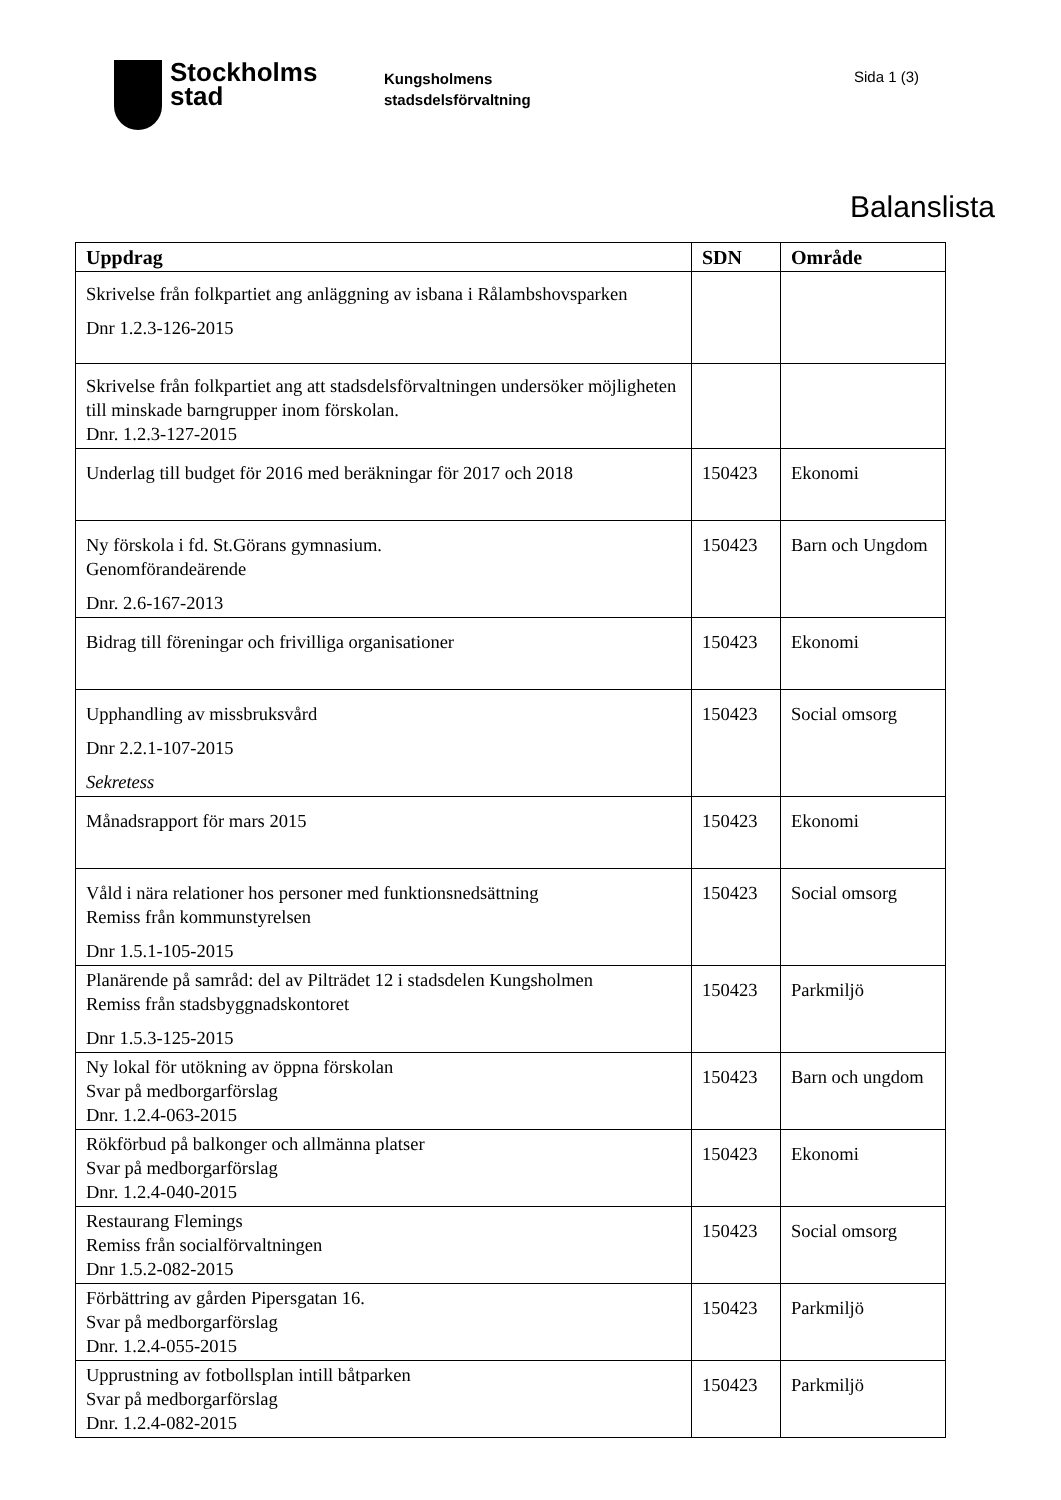Stockholms
stad
Kungsholmens
stadsdelsförvaltning
Sida 1 (3)
Balanslista
| Uppdrag | SDN | Område |
| --- | --- | --- |
| Skrivelse från folkpartiet ang anläggning av isbana i Rålambshovsparken Dnr 1.2.3-126-2015 | | |
| Skrivelse från folkpartiet ang att stadsdelsförvaltningen undersöker möjligheten till minskade barngrupper inom förskolan. Dnr. 1.2.3-127-2015 | | |
| Underlag till budget för 2016 med beräkningar för 2017 och 2018 | 150423 | Ekonomi |
| Ny förskola i fd. St.Görans gymnasium. Genomförandeärende Dnr. 2.6-167-2013 | 150423 | Barn och Ungdom |
| Bidrag till föreningar och frivilliga organisationer | 150423 | Ekonomi |
| Upphandling av missbruksvård Dnr 2.2.1-107-2015 Sekretess | 150423 | Social omsorg |
| Månadsrapport för mars 2015 | 150423 | Ekonomi |
| Våld i nära relationer hos personer med funktionsnedsättning Remiss från kommunstyrelsen Dnr 1.5.1-105-2015 | 150423 | Social omsorg |
| Planärende på samråd: del av Pilträdet 12 i stadsdelen Kungsholmen Remiss från stadsbyggnadskontoret Dnr 1.5.3-125-2015 | 150423 | Parkmiljö |
| Ny lokal för utökning av öppna förskolan Svar på medborgarförslag Dnr. 1.2.4-063-2015 | 150423 | Barn och ungdom |
| Rökförbud på balkonger och allmänna platser Svar på medborgarförslag Dnr. 1.2.4-040-2015 | 150423 | Ekonomi |
| Restaurang Flemings Remiss från socialförvaltningen Dnr 1.5.2-082-2015 | 150423 | Social omsorg |
| Förbättring av gården Pipersgatan 16. Svar på medborgarförslag Dnr. 1.2.4-055-2015 | 150423 | Parkmiljö |
| Upprustning av fotbollsplan intill båtparken Svar på medborgarförslag Dnr. 1.2.4-082-2015 | 150423 | Parkmiljö |